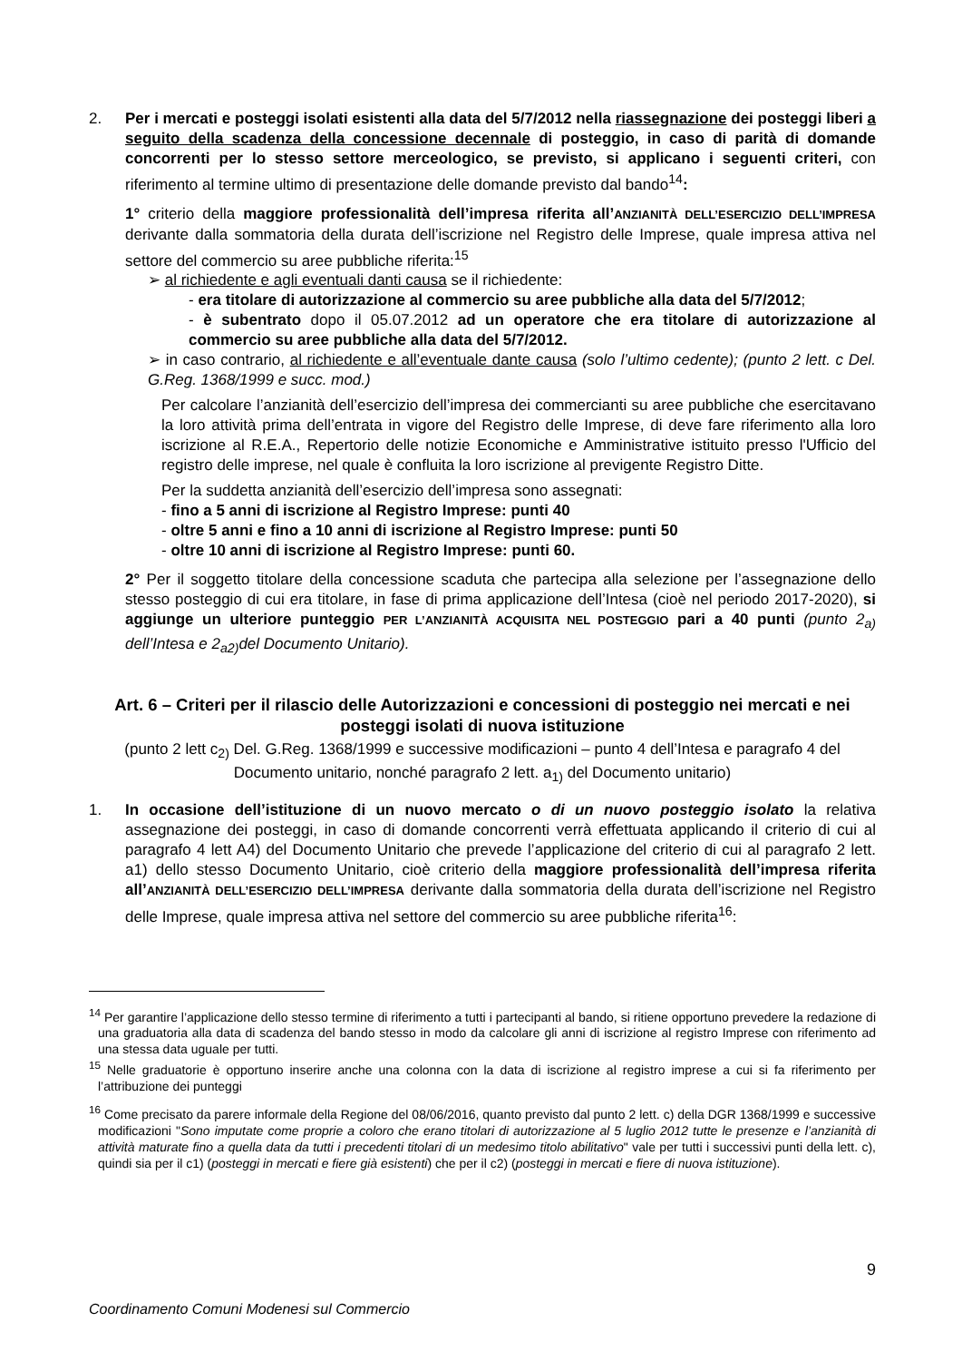2. Per i mercati e posteggi isolati esistenti alla data del 5/7/2012 nella riassegnazione dei posteggi liberi a seguito della scadenza della concessione decennale di posteggio, in caso di parità di domande concorrenti per lo stesso settore merceologico, se previsto, si applicano i seguenti criteri, con riferimento al termine ultimo di presentazione delle domande previsto dal bando<sup>14</sup>:
1° criterio della maggiore professionalità dell’impresa riferita all’ANZIANITÀ DELL’ESERCIZIO DELL’IMPRESA derivante dalla sommatoria della durata dell’iscrizione nel Registro delle Imprese, quale impresa attiva nel settore del commercio su aree pubbliche riferita:<sup>15</sup>
➢ al richiedente e agli eventuali danti causa se il richiedente:
- era titolare di autorizzazione al commercio su aree pubbliche alla data del 5/7/2012;
- è subentrato dopo il 05.07.2012 ad un operatore che era titolare di autorizzazione al commercio su aree pubbliche alla data del 5/7/2012.
➢ in caso contrario, al richiedente e all’eventuale dante causa (solo l’ultimo cedente); (punto 2 lett. c Del. G.Reg. 1368/1999 e succ. mod.)
Per calcolare l’anzianità dell’esercizio dell’impresa dei commercianti su aree pubbliche che esercitavano la loro attività prima dell’entrata in vigore del Registro delle Imprese, di deve fare riferimento alla loro iscrizione al R.E.A., Repertorio delle notizie Economiche e Amministrative istituito presso l'Ufficio del registro delle imprese, nel quale è confluita la loro iscrizione al previgente Registro Ditte.
Per la suddetta anzianità dell’esercizio dell’impresa sono assegnati:
- fino a 5 anni di iscrizione al Registro Imprese: punti 40
- oltre 5 anni e fino a 10 anni di iscrizione al Registro Imprese: punti 50
- oltre 10 anni di iscrizione al Registro Imprese: punti 60.
2° Per il soggetto titolare della concessione scaduta che partecipa alla selezione per l’assegnazione dello stesso posteggio di cui era titolare, in fase di prima applicazione dell’Intesa (cioè nel periodo 2017-2020), si aggiunge un ulteriore punteggio PER L’ANZIANITÀ ACQUISITA NEL POSTEGGIO pari a 40 punti (punto 2<sub>a)</sub> dell’Intesa e 2<sub>a2)</sub>del Documento Unitario).
Art. 6 – Criteri per il rilascio delle Autorizzazioni e concessioni di posteggio nei mercati e nei posteggi isolati di nuova istituzione
(punto 2 lett c<sub>2)</sub> Del. G.Reg. 1368/1999 e successive modificazioni – punto 4 dell’Intesa e paragrafo 4 del Documento unitario, nonché paragrafo 2 lett. a<sub>1)</sub> del Documento unitario)
1. In occasione dell’istituzione di un nuovo mercato o di un nuovo posteggio isolato la relativa assegnazione dei posteggi, in caso di domande concorrenti verrà effettuata applicando il criterio di cui al paragrafo 4 lett A4) del Documento Unitario che prevede l’applicazione del criterio di cui al paragrafo 2 lett. a1) dello stesso Documento Unitario, cioè criterio della maggiore professionalità dell’impresa riferita all’ANZIANITÀ DELL’ESERCIZIO DELL’IMPRESA derivante dalla sommatoria della durata dell’iscrizione nel Registro delle Imprese, quale impresa attiva nel settore del commercio su aree pubbliche riferita<sup>16</sup>:
<sup>14</sup> Per garantire l’applicazione dello stesso termine di riferimento a tutti i partecipanti al bando, si ritiene opportuno prevedere la redazione di una graduatoria alla data di scadenza del bando stesso in modo da calcolare gli anni di iscrizione al registro Imprese con riferimento ad una stessa data uguale per tutti.
<sup>15</sup> Nelle graduatorie è opportuno inserire anche una colonna con la data di iscrizione al registro imprese a cui si fa riferimento per l’attribuzione dei punteggi
<sup>16</sup> Come precisato da parere informale della Regione del 08/06/2016, quanto previsto dal punto 2 lett. c) della DGR 1368/1999 e successive modificazioni "Sono imputate come proprie a coloro che erano titolari di autorizzazione al 5 luglio 2012 tutte le presenze e l’anzianità di attività maturate fino a quella data da tutti i precedenti titolari di un medesimo titolo abilitativo" vale per tutti i successivi punti della lett. c), quindi sia per il c1) (posteggi in mercati e fiere già esistenti) che per il c2) (posteggi in mercati e fiere di nuova istituzione).
9
Coordinamento Comuni Modenesi sul Commercio